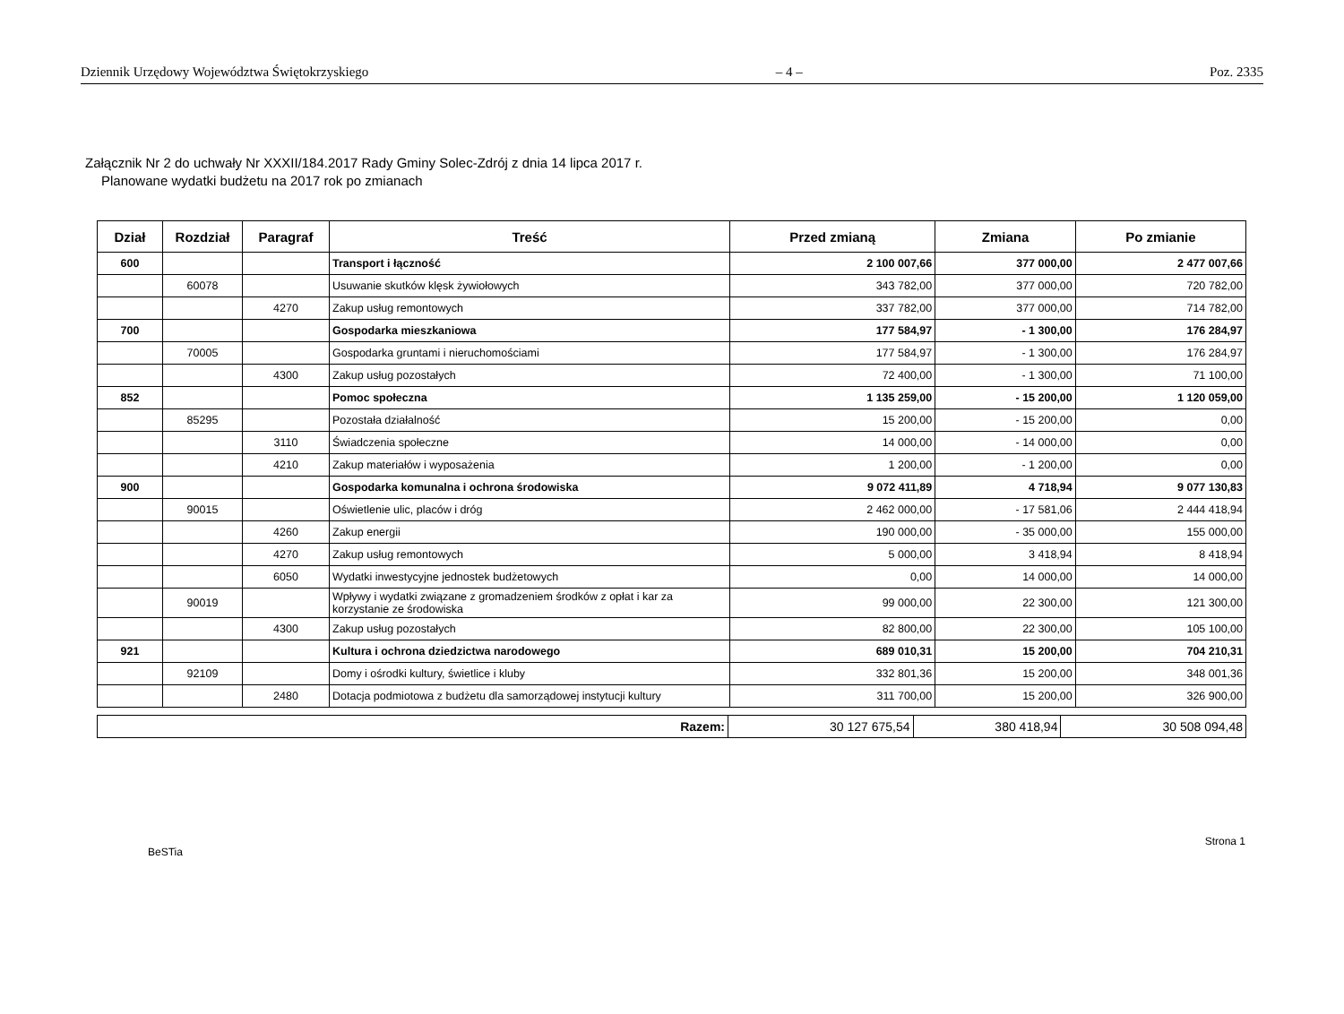Dziennik Urzędowy Województwa Świętokrzyskiego – 4 – Poz. 2335
Załącznik Nr 2 do uchwały Nr XXXII/184.2017 Rady Gminy Solec-Zdrój z dnia 14 lipca 2017 r.
Planowane wydatki budżetu na 2017 rok po zmianach
| Dział | Rozdział | Paragraf | Treść | Przed zmianą | Zmiana | Po zmianie |
| --- | --- | --- | --- | --- | --- | --- |
| 600 | | | Transport i łączność | 2 100 007,66 | 377 000,00 | 2 477 007,66 |
| | 60078 | | Usuwanie skutków klęsk żywiołowych | 343 782,00 | 377 000,00 | 720 782,00 |
| | | 4270 | Zakup usług remontowych | 337 782,00 | 377 000,00 | 714 782,00 |
| 700 | | | Gospodarka mieszkaniowa | 177 584,97 | - 1 300,00 | 176 284,97 |
| | 70005 | | Gospodarka gruntami i nieruchomościami | 177 584,97 | - 1 300,00 | 176 284,97 |
| | | 4300 | Zakup usług pozostałych | 72 400,00 | - 1 300,00 | 71 100,00 |
| 852 | | | Pomoc społeczna | 1 135 259,00 | - 15 200,00 | 1 120 059,00 |
| | 85295 | | Pozostała działalność | 15 200,00 | - 15 200,00 | 0,00 |
| | | 3110 | Świadczenia społeczne | 14 000,00 | - 14 000,00 | 0,00 |
| | | 4210 | Zakup materiałów i wyposażenia | 1 200,00 | - 1 200,00 | 0,00 |
| 900 | | | Gospodarka komunalna i ochrona środowiska | 9 072 411,89 | 4 718,94 | 9 077 130,83 |
| | 90015 | | Oświetlenie ulic, placów i dróg | 2 462 000,00 | - 17 581,06 | 2 444 418,94 |
| | | 4260 | Zakup energii | 190 000,00 | - 35 000,00 | 155 000,00 |
| | | 4270 | Zakup usług remontowych | 5 000,00 | 3 418,94 | 8 418,94 |
| | | 6050 | Wydatki inwestycyjne jednostek budżetowych | 0,00 | 14 000,00 | 14 000,00 |
| | 90019 | | Wpływy i wydatki związane z gromadzeniem środków z opłat i kar za korzystanie ze środowiska | 99 000,00 | 22 300,00 | 121 300,00 |
| | | 4300 | Zakup usług pozostałych | 82 800,00 | 22 300,00 | 105 100,00 |
| 921 | | | Kultura i ochrona dziedzictwa narodowego | 689 010,31 | 15 200,00 | 704 210,31 |
| | 92109 | | Domy i ośrodki kultury, świetlice i kluby | 332 801,36 | 15 200,00 | 348 001,36 |
| | | 2480 | Dotacja podmiotowa z budżetu dla samorządowej instytucji kultury | 311 700,00 | 15 200,00 | 326 900,00 |
| Razem: | 30 127 675,54 | 380 418,94 | 30 508 094,48 |
BeSTia Strona 1